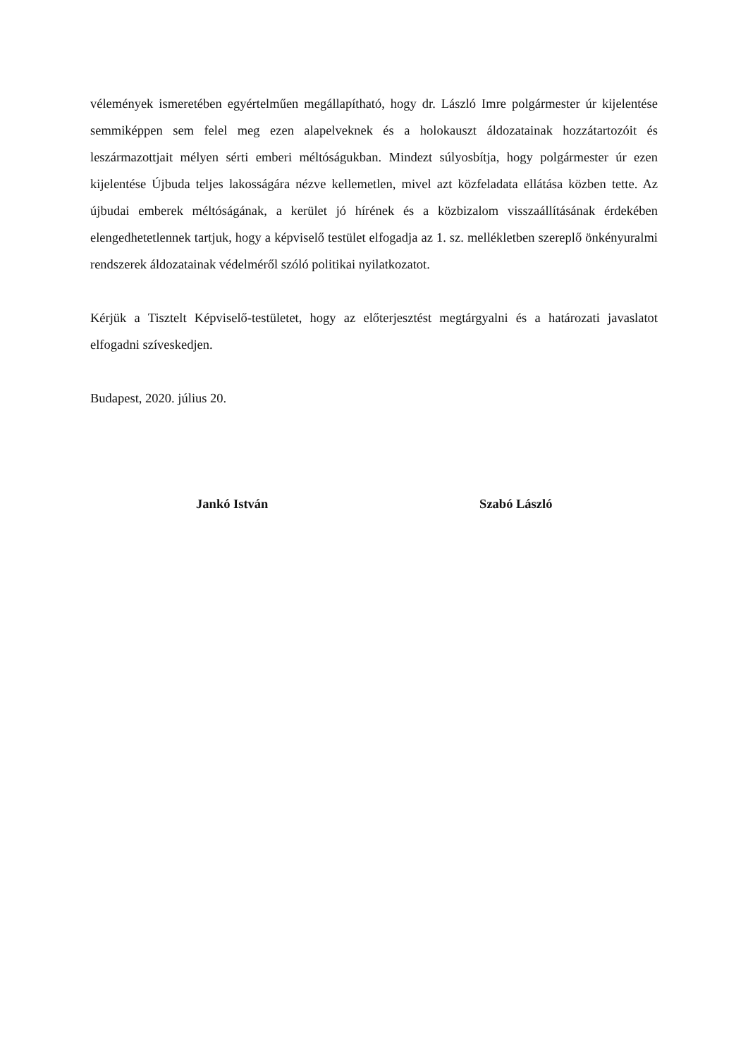vélemények ismeretében egyértelműen megállapítható, hogy dr. László Imre polgármester úr kijelentése semmiképpen sem felel meg ezen alapelveknek és a holokauszt áldozatainak hozzátartozóit és leszármazottjait mélyen sérti emberi méltóságukban. Mindezt súlyosbítja, hogy polgármester úr ezen kijelentése Újbuda teljes lakosságára nézve kellemetlen, mivel azt közfeladata ellátása közben tette. Az újbudai emberek méltóságának, a kerület jó hírének és a közbizalom visszaállításának érdekében elengedhetetlennek tartjuk, hogy a képviselő testület elfogadja az 1. sz. mellékletben szereplő önkényuralmi rendszerek áldozatainak védelméről szóló politikai nyilatkozatot.
Kérjük a Tisztelt Képviselő-testületet, hogy az előterjesztést megtárgyalni és a határozati javaslatot elfogadni szíveskedjen.
Budapest, 2020. július 20.
Jankó István Szabó László